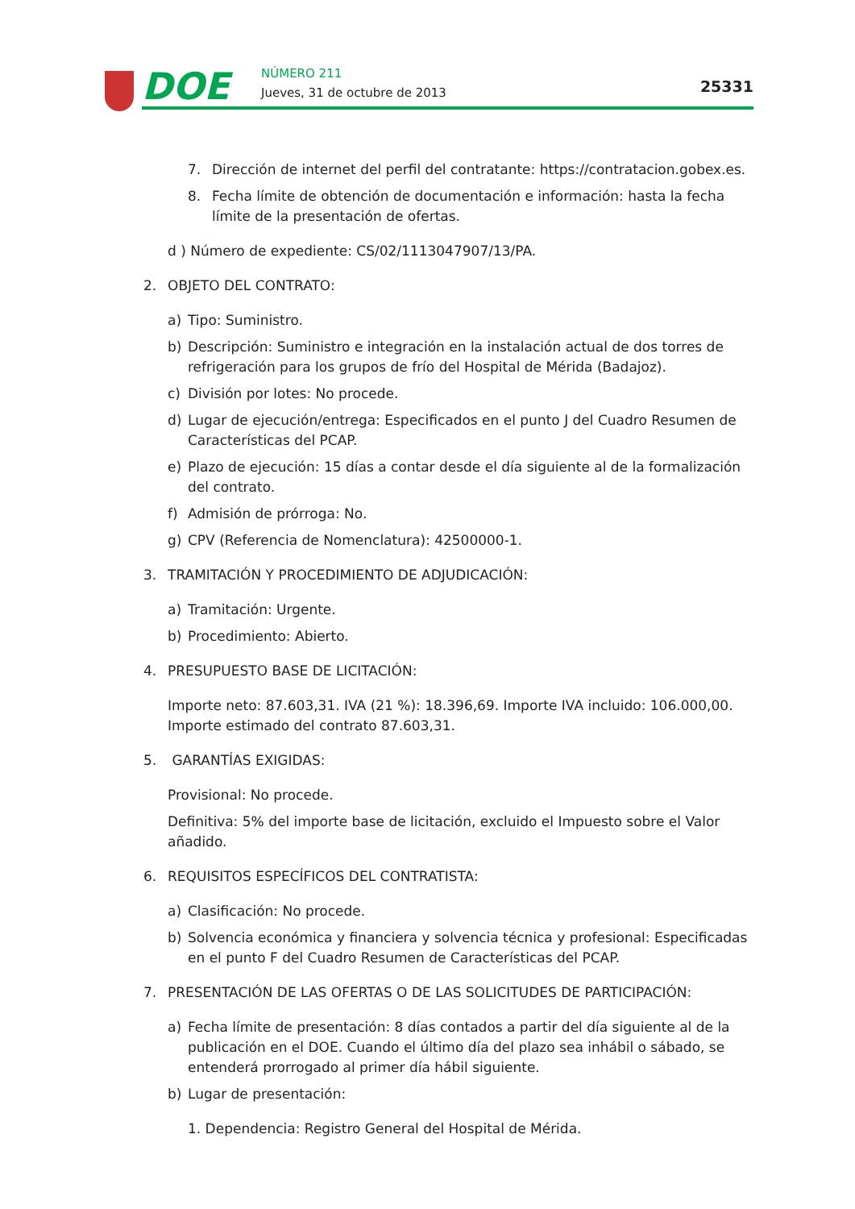DOE NÚMERO 211
Jueves, 31 de octubre de 2013 25331
7. Dirección de internet del perfil del contratante: https://contratacion.gobex.es.
8. Fecha límite de obtención de documentación e información: hasta la fecha límite de la presentación de ofertas.
d ) Número de expediente: CS/02/1113047907/13/PA.
2. OBJETO DEL CONTRATO:
a) Tipo: Suministro.
b) Descripción: Suministro e integración en la instalación actual de dos torres de refrigeración para los grupos de frío del Hospital de Mérida (Badajoz).
c) División por lotes: No procede.
d) Lugar de ejecución/entrega: Especificados en el punto J del Cuadro Resumen de Características del PCAP.
e) Plazo de ejecución: 15 días a contar desde el día siguiente al de la formalización del contrato.
f) Admisión de prórroga: No.
g) CPV (Referencia de Nomenclatura): 42500000-1.
3. TRAMITACIÓN Y PROCEDIMIENTO DE ADJUDICACIÓN:
a) Tramitación: Urgente.
b) Procedimiento: Abierto.
4. PRESUPUESTO BASE DE LICITACIÓN:
Importe neto: 87.603,31. IVA (21 %): 18.396,69. Importe IVA incluido: 106.000,00. Importe estimado del contrato 87.603,31.
5. GARANTÍAS EXIGIDAS:
Provisional: No procede.
Definitiva: 5% del importe base de licitación, excluido el Impuesto sobre el Valor añadido.
6. REQUISITOS ESPECÍFICOS DEL CONTRATISTA:
a) Clasificación: No procede.
b) Solvencia económica y financiera y solvencia técnica y profesional: Especificadas en el punto F del Cuadro Resumen de Características del PCAP.
7. PRESENTACIÓN DE LAS OFERTAS O DE LAS SOLICITUDES DE PARTICIPACIÓN:
a) Fecha límite de presentación: 8 días contados a partir del día siguiente al de la publicación en el DOE. Cuando el último día del plazo sea inhábil o sábado, se entenderá prorrogado al primer día hábil siguiente.
b) Lugar de presentación:
1. Dependencia: Registro General del Hospital de Mérida.